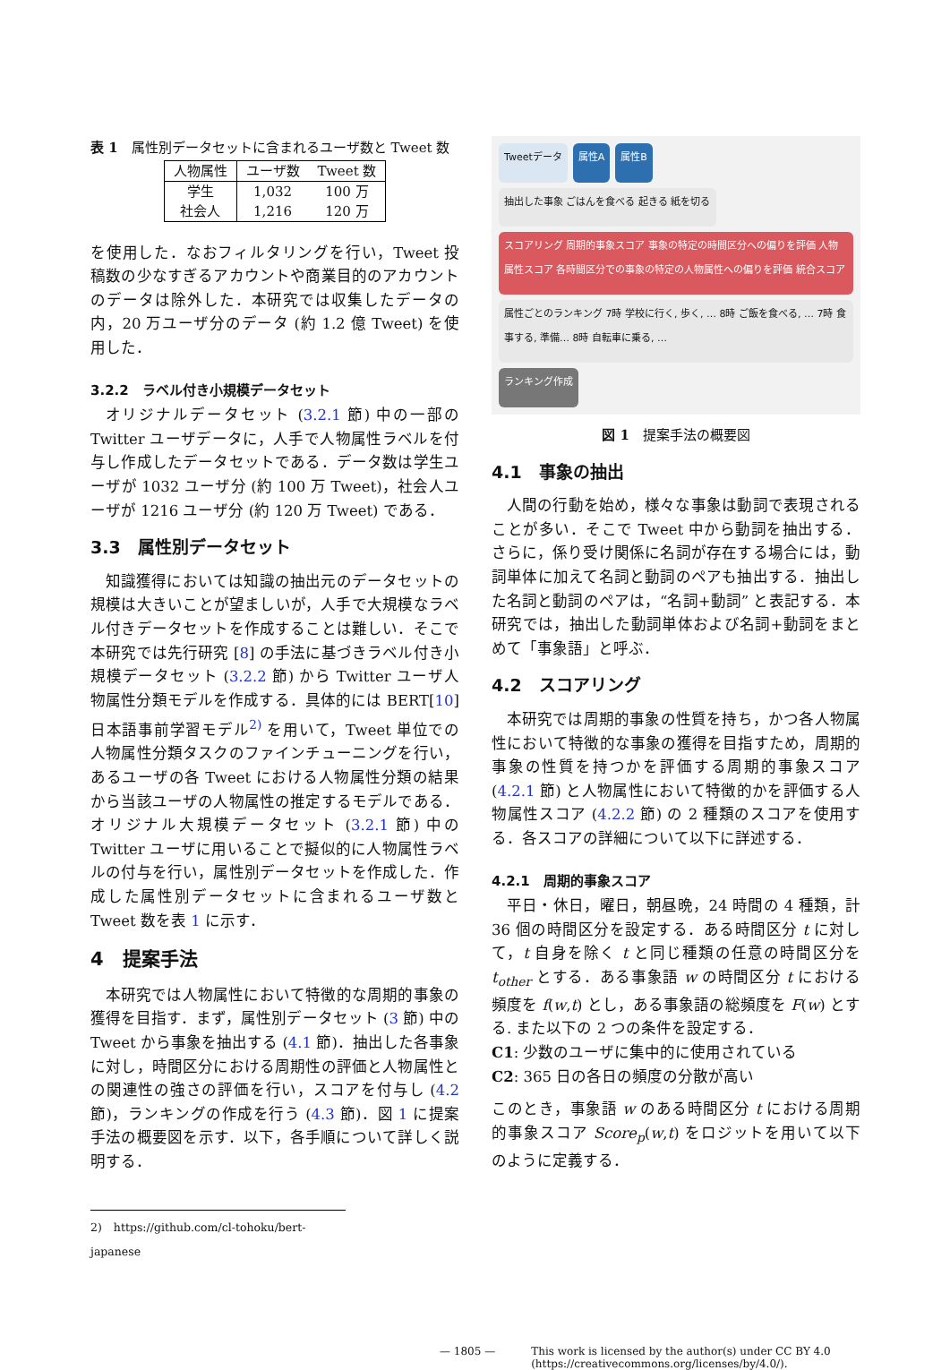表 1　属性別データセットに含まれるユーザ数と Tweet 数
| 人物属性 | ユーザ数 | Tweet 数 |
| --- | --- | --- |
| 学生 | 1,032 | 100 万 |
| 社会人 | 1,216 | 120 万 |
を使用した．なおフィルタリングを行い，Tweet 投稿数の少なすぎるアカウントや商業目的のアカウントのデータは除外した．本研究では収集したデータの内，20 万ユーザ分のデータ (約 1.2 億 Tweet) を使用した．
3.2.2　ラベル付き小規模データセット
オリジナルデータセット (3.2.1 節) 中の一部の Twitter ユーザデータに，人手で人物属性ラベルを付与し作成したデータセットである．データ数は学生ユーザが 1032 ユーザ分 (約 100 万 Tweet)，社会人ユーザが 1216 ユーザ分 (約 120 万 Tweet) である．
3.3　属性別データセット
知識獲得においては知識の抽出元のデータセットの規模は大きいことが望ましいが，人手で大規模なラベル付きデータセットを作成することは難しい．そこで本研究では先行研究 [8] の手法に基づきラベル付き小規模データセット (3.2.2 節) から Twitter ユーザ人物属性分類モデルを作成する．具体的には BERT[10] 日本語事前学習モデル<sup>2)</sup> を用いて，Tweet 単位での人物属性分類タスクのファインチューニングを行い，あるユーザの各 Tweet における人物属性分類の結果から当該ユーザの人物属性の推定するモデルである．オリジナル大規模データセット (3.2.1 節) 中の Twitter ユーザに用いることで擬似的に人物属性ラベルの付与を行い，属性別データセットを作成した．作成した属性別データセットに含まれるユーザ数と Tweet 数を表 1 に示す．
4　提案手法
本研究では人物属性において特徴的な周期的事象の獲得を目指す．まず，属性別データセット (3 節) 中の Tweet から事象を抽出する (4.1 節)．抽出した各事象に対し，時間区分における周期性の評価と人物属性との関連性の強さの評価を行い，スコアを付与し (4.2 節)，ランキングの作成を行う (4.3 節)．図 1 に提案手法の概要図を示す．以下，各手順について詳しく説明する．
2)　https://github.com/cl-tohoku/bert-japanese
Tweetデータ
属性A
属性B
抽出した事象 ごはんを食べる 起きる 紙を切る
スコアリング 周期的事象スコア 事象の特定の時間区分への偏りを評価 人物属性スコア 各時間区分での事象の特定の人物属性への偏りを評価 統合スコア
属性ごとのランキング 7時 学校に行く, 歩く, … 8時 ご飯を食べる, … 7時 食事する, 準備… 8時 自転車に乗る, …
ランキング作成
図 1　提案手法の概要図
4.1　事象の抽出
人間の行動を始め，様々な事象は動詞で表現されることが多い．そこで Tweet 中から動詞を抽出する．さらに，係り受け関係に名詞が存在する場合には，動詞単体に加えて名詞と動詞のペアも抽出する．抽出した名詞と動詞のペアは，“名詞+動詞” と表記する．本研究では，抽出した動詞単体および名詞+動詞をまとめて「事象語」と呼ぶ．
4.2　スコアリング
本研究では周期的事象の性質を持ち，かつ各人物属性において特徴的な事象の獲得を目指すため，周期的事象の性質を持つかを評価する周期的事象スコア (4.2.1 節) と人物属性において特徴的かを評価する人物属性スコア (4.2.2 節) の 2 種類のスコアを使用する．各スコアの詳細について以下に詳述する．
4.2.1　周期的事象スコア
平日・休日，曜日，朝昼晩，24 時間の 4 種類，計 36 個の時間区分を設定する．ある時間区分 t に対して，t 自身を除く t と同じ種類の任意の時間区分を t<sub>other</sub> とする．ある事象語 w の時間区分 t における頻度を f(w,t) とし，ある事象語の総頻度を F(w) とする. また以下の 2 つの条件を設定する．
C1: 少数のユーザに集中的に使用されている
C2: 365 日の各日の頻度の分散が高い
このとき，事象語 w のある時間区分 t における周期的事象スコア Score<sub>p</sub>(w,t) をロジットを用いて以下のように定義する．
— 1805 — This work is licensed by the author(s) under CC BY 4.0
(https://creativecommons.org/licenses/by/4.0/).